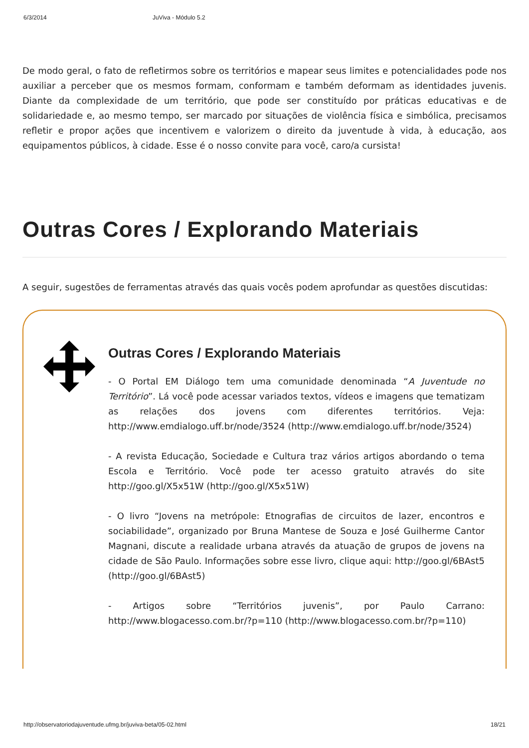6/3/2014 JuViva - Módulo 5.2
De modo geral, o fato de refletirmos sobre os territórios e mapear seus limites e potencialidades pode nos auxiliar a perceber que os mesmos formam, conformam e também deformam as identidades juvenis. Diante da complexidade de um território, que pode ser constituído por práticas educativas e de solidariedade e, ao mesmo tempo, ser marcado por situações de violência física e simbólica, precisamos refletir e propor ações que incentivem e valorizem o direito da juventude à vida, à educação, aos equipamentos públicos, à cidade. Esse é o nosso convite para você, caro/a cursista!
Outras Cores / Explorando Materiais
A seguir, sugestões de ferramentas através das quais vocês podem aprofundar as questões discutidas:
Outras Cores / Explorando Materiais
- O Portal EM Diálogo tem uma comunidade denominada “A Juventude no Território”. Lá você pode acessar variados textos, vídeos e imagens que tematizam as relações dos jovens com diferentes territórios. Veja: http://www.emdialogo.uff.br/node/3524 (http://www.emdialogo.uff.br/node/3524)
- A revista Educação, Sociedade e Cultura traz vários artigos abordando o tema Escola e Território. Você pode ter acesso gratuito através do site http://goo.gl/X5x51W (http://goo.gl/X5x51W)
- O livro “Jovens na metrópole: Etnografias de circuitos de lazer, encontros e sociabilidade”, organizado por Bruna Mantese de Souza e José Guilherme Cantor Magnani, discute a realidade urbana através da atuação de grupos de jovens na cidade de São Paulo. Informações sobre esse livro, clique aqui: http://goo.gl/6BAst5 (http://goo.gl/6BAst5)
- Artigos sobre “Territórios juvenis”, por Paulo Carrano: http://www.blogacesso.com.br/?p=110 (http://www.blogacesso.com.br/?p=110)
http://observatoriodajuventude.ufmg.br/juviva-beta/05-02.html 18/21